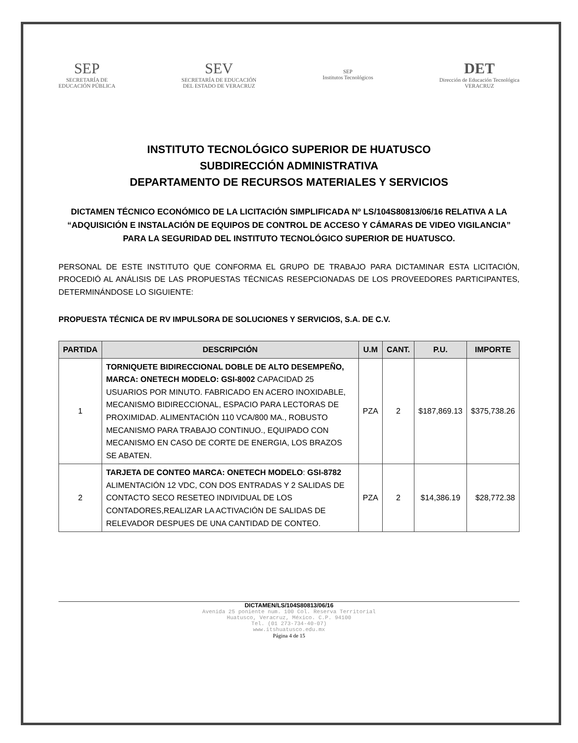SEP
SECRETARÍA DE
EDUCACIÓN PÚBLICA
SEV
SECRETARÍA DE EDUCACIÓN
DEL ESTADO DE VERACRUZ
SEP
Institutos Tecnológicos
DET
Dirección de Educación Tecnológica
VERACRUZ
INSTITUTO TECNOLÓGICO SUPERIOR DE HUATUSCO
SUBDIRECCIÓN ADMINISTRATIVA
DEPARTAMENTO DE RECURSOS MATERIALES Y SERVICIOS
DICTAMEN TÉCNICO ECONÓMICO DE LA LICITACIÓN SIMPLIFICADA Nº LS/104S80813/06/16 RELATIVA A LA “ADQUISICIÓN E INSTALACIÓN DE EQUIPOS DE CONTROL DE ACCESO Y CÁMARAS DE VIDEO VIGILANCIA” PARA LA SEGURIDAD DEL INSTITUTO TECNOLÓGICO SUPERIOR DE HUATUSCO.
PERSONAL DE ESTE INSTITUTO QUE CONFORMA EL GRUPO DE TRABAJO PARA DICTAMINAR ESTA LICITACIÓN, PROCEDIÓ AL ANÁLISIS DE LAS PROPUESTAS TÉCNICAS RESEPCIONADAS DE LOS PROVEEDORES PARTICIPANTES, DETERMINÁNDOSE LO SIGUIENTE:
PROPUESTA TÉCNICA DE RV IMPULSORA DE SOLUCIONES Y SERVICIOS, S.A. DE C.V.
| PARTIDA | DESCRIPCIÓN | U.M | CANT. | P.U. | IMPORTE |
| --- | --- | --- | --- | --- | --- |
| 1 | TORNIQUETE BIDIRECCIONAL DOBLE DE ALTO DESEMPEÑO, MARCA: ONETECH MODELO: GSI-8002 CAPACIDAD 25 USUARIOS POR MINUTO. FABRICADO EN ACERO INOXIDABLE, MECANISMO BIDIRECCIONAL, ESPACIO PARA LECTORAS DE PROXIMIDAD. ALIMENTACIÓN 110 VCA/800 MA., ROBUSTO MECANISMO PARA TRABAJO CONTINUO., EQUIPADO CON MECANISMO EN CASO DE CORTE DE ENERGIA, LOS BRAZOS SE ABATEN. | PZA | 2 | $187,869.13 | $375,738.26 |
| 2 | TARJETA DE CONTEO MARCA: ONETECH MODELO : GSI-8782 ALIMENTACIÓN 12 VDC, CON DOS ENTRADAS Y 2 SALIDAS DE CONTACTO SECO RESETEO INDIVIDUAL DE LOS CONTADORES,REALIZAR LA ACTIVACIÓN DE SALIDAS DE RELEVADOR DESPUES DE UNA CANTIDAD DE CONTEO. | PZA | 2 | $14,386.19 | $28,772.38 |
DICTAMEN/LS/104S80813/06/16
Avenida 25 poniente num. 100 Col. Reserva Territorial
Huatusco, Veracruz, México. C.P. 94100
Tel. (01 273-734-40-07)
www.itshuatusco.edu.mx
Página 4 de 15